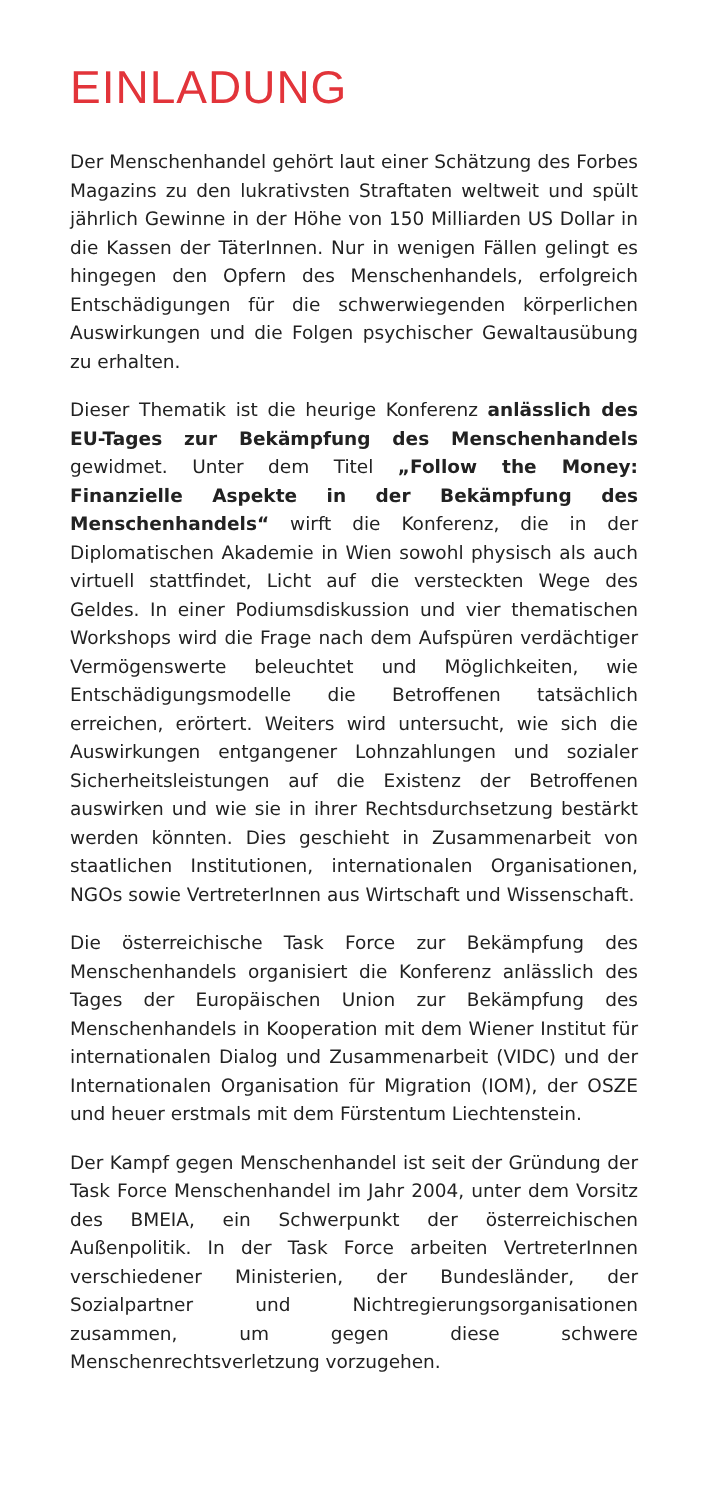EINLADUNG
Der Menschenhandel gehört laut einer Schätzung des Forbes Magazins zu den lukrativsten Straftaten weltweit und spült jährlich Gewinne in der Höhe von 150 Milliarden US Dollar in die Kassen der TäterInnen. Nur in wenigen Fällen gelingt es hingegen den Opfern des Menschenhandels, erfolgreich Entschädigungen für die schwerwiegenden körperlichen Auswirkungen und die Folgen psychischer Gewaltausübung zu erhalten.
Dieser Thematik ist die heurige Konferenz anlässlich des EU-Tages zur Bekämpfung des Menschenhandels gewidmet. Unter dem Titel „Follow the Money: Finanzielle Aspekte in der Bekämpfung des Menschenhandels“ wirft die Konferenz, die in der Diplomatischen Akademie in Wien sowohl physisch als auch virtuell stattfindet, Licht auf die versteckten Wege des Geldes. In einer Podiumsdiskussion und vier thematischen Workshops wird die Frage nach dem Aufspüren verdächtiger Vermögenswerte beleuchtet und Möglichkeiten, wie Entschädigungsmodelle die Betroffenen tatsächlich erreichen, erörtert. Weiters wird untersucht, wie sich die Auswirkungen entgangener Lohnzahlungen und sozialer Sicherheitsleistungen auf die Existenz der Betroffenen auswirken und wie sie in ihrer Rechtsdurchsetzung bestärkt werden könnten. Dies geschieht in Zusammenarbeit von staatlichen Institutionen, internationalen Organisationen, NGOs sowie VertreterInnen aus Wirtschaft und Wissenschaft.
Die österreichische Task Force zur Bekämpfung des Menschenhandels organisiert die Konferenz anlässlich des Tages der Europäischen Union zur Bekämpfung des Menschenhandels in Kooperation mit dem Wiener Institut für internationalen Dialog und Zusammenarbeit (VIDC) und der Internationalen Organisation für Migration (IOM), der OSZE und heuer erstmals mit dem Fürstentum Liechtenstein.
Der Kampf gegen Menschenhandel ist seit der Gründung der Task Force Menschenhandel im Jahr 2004, unter dem Vorsitz des BMEIA, ein Schwerpunkt der österreichischen Außenpolitik. In der Task Force arbeiten VertreterInnen verschiedener Ministerien, der Bundesländer, der Sozialpartner und Nichtregierungsorganisationen zusammen, um gegen diese schwere Menschenrechtsverletzung vorzugehen.